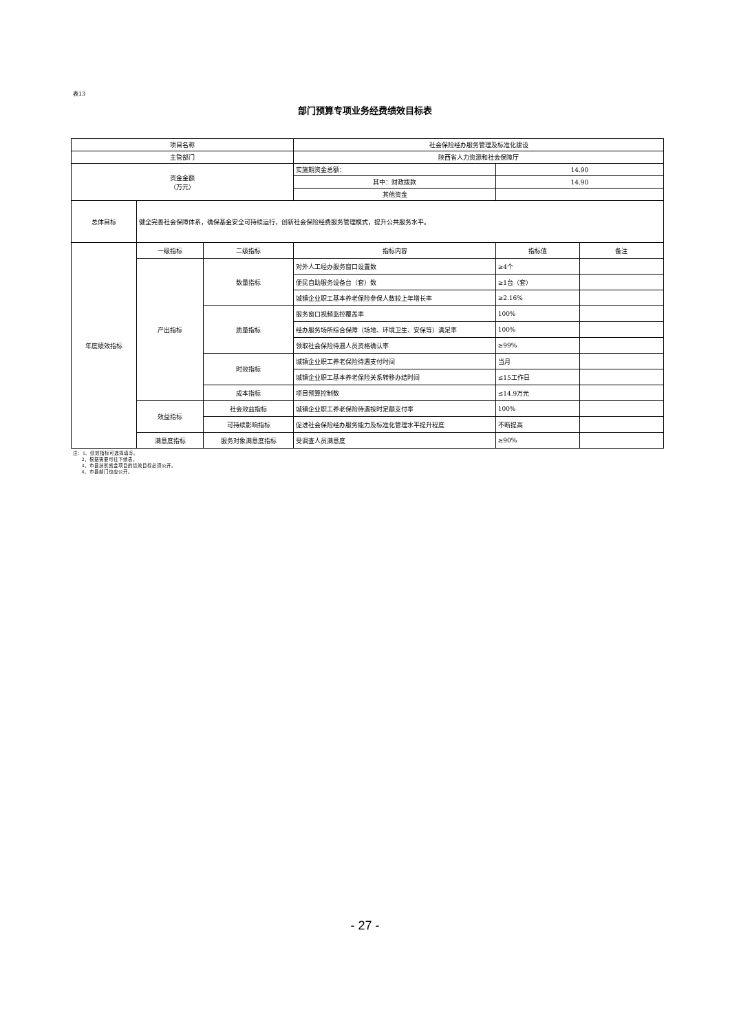表13
部门预算专项业务经费绩效目标表
| 项目名称 | | | 社会保险经办服务管理及标准化建设 | | |
| 主管部门 | | | 陕西省人力资源和社会保障厅 | | |
| 资金金额 （万元） | | | 实施期资金总额： | 14.90 | |
| | | | 其中：财政拨款 | 14.90 | |
| | | | 其他资金 | | |
| 总体目标 | 健全完善社会保障体系，确保基金安全可持续运行，创新社会保险经费服务管理模式，提升公共服务水平。 | | | | |
| 年度绩效指标 | 一级指标 | 二级指标 | 指标内容 | 指标值 | 备注 |
| | 产出指标 | 数量指标 | 对外人工经办服务窗口设置数 | ≥4个 | |
| | | | 便民自助服务设备台（套）数 | ≥1台（套） | |
| | | | 城镇企业职工基本养老保险参保人数较上年增长率 | ≥2.16% | |
| | | 质量指标 | 服务窗口视频监控覆盖率 | 100% | |
| | | | 经办服务场所综合保障（场地、环境卫生、安保等）满足率 | 100% | |
| | | | 领取社会保险待遇人员资格确认率 | ≥99% | |
| | | 时效指标 | 城镇企业职工养老保险待遇支付时间 | 当月 | |
| | | | 城镇企业职工基本养老保险关系转移办结时间 | ≤15工作日 | |
| | | 成本指标 | 项目预算控制数 | ≤14.9万元 | |
| | 效益指标 | 社会效益指标 | 城镇企业职工养老保险待遇按时足额支付率 | 100% | |
| | | 可持续影响指标 | 促进社会保险经办服务能力及标准化管理水平提升程度 | 不断提高 | |
| | 满意度指标 | 服务对象满意度指标 | 受调查人员满意度 | ≥90% | |
注：1、绩效指标可选择填写。
2、根据需要可往下续表。
3、市县扶贫资金项目的绩效目标必须公开。
4、市县部门也应公开。
- 27 -